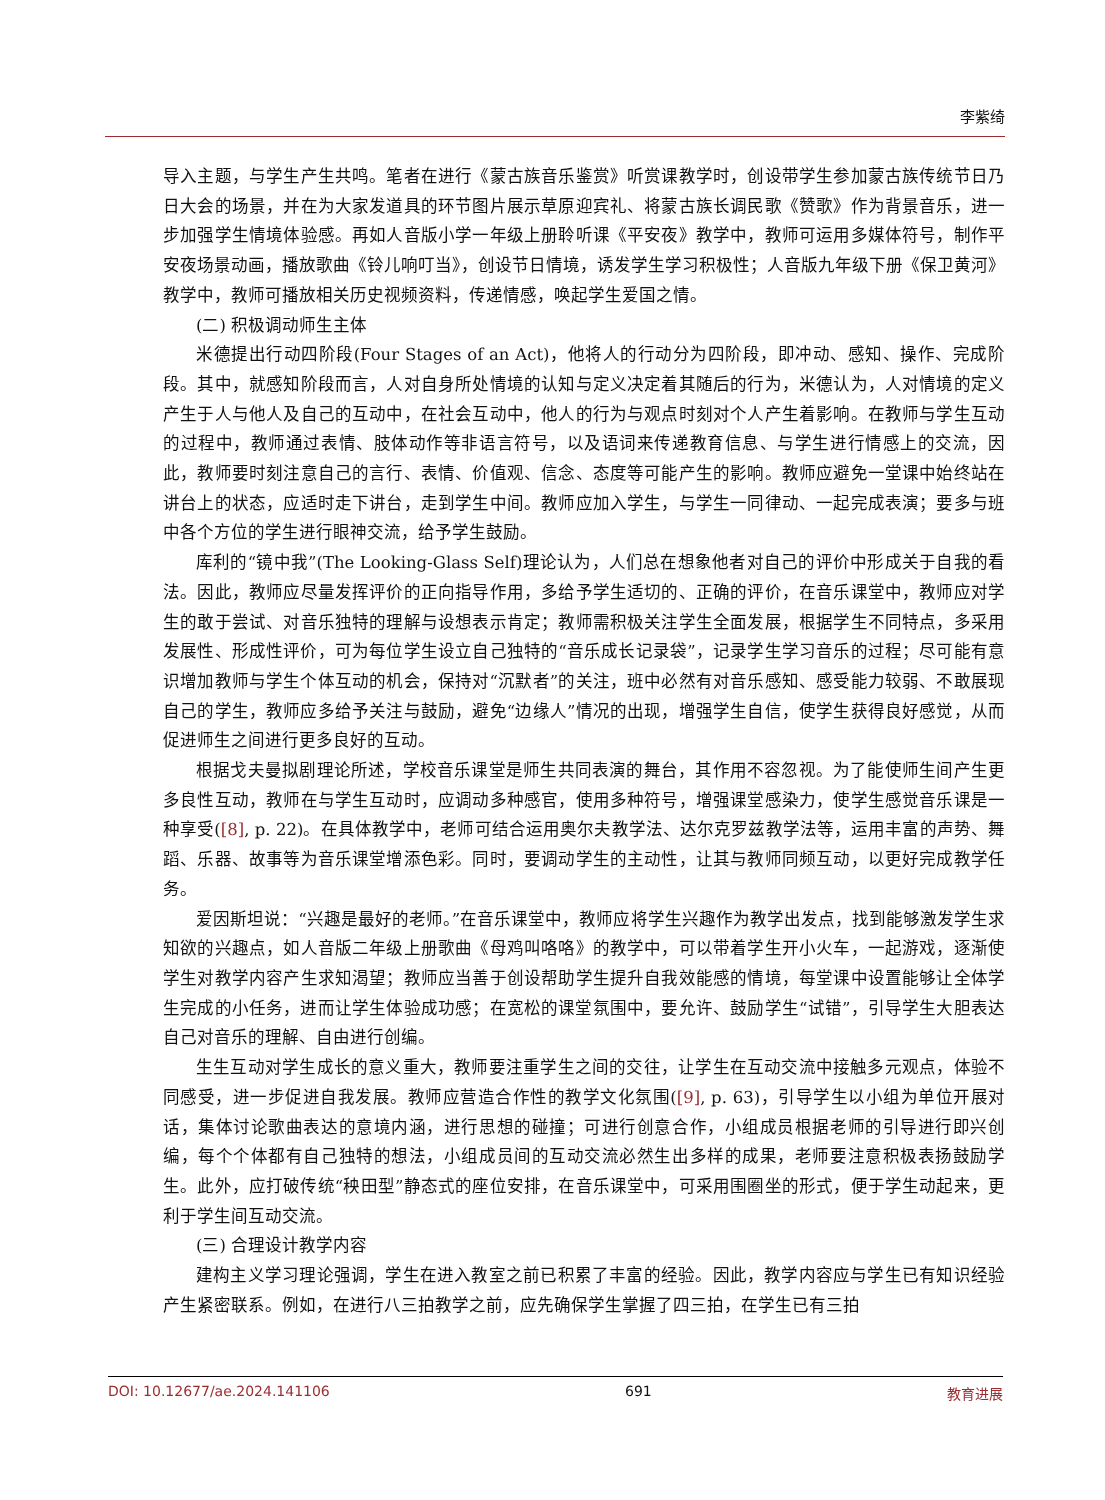李紫绮
导入主题，与学生产生共鸣。笔者在进行《蒙古族音乐鉴赏》听赏课教学时，创设带学生参加蒙古族传统节日乃日大会的场景，并在为大家发道具的环节图片展示草原迎宾礼、将蒙古族长调民歌《赞歌》作为背景音乐，进一步加强学生情境体验感。再如人音版小学一年级上册聆听课《平安夜》教学中，教师可运用多媒体符号，制作平安夜场景动画，播放歌曲《铃儿响叮当》，创设节日情境，诱发学生学习积极性；人音版九年级下册《保卫黄河》教学中，教师可播放相关历史视频资料，传递情感，唤起学生爱国之情。
(二) 积极调动师生主体
米德提出行动四阶段(Four Stages of an Act)，他将人的行动分为四阶段，即冲动、感知、操作、完成阶段。其中，就感知阶段而言，人对自身所处情境的认知与定义决定着其随后的行为，米德认为，人对情境的定义产生于人与他人及自己的互动中，在社会互动中，他人的行为与观点时刻对个人产生着影响。在教师与学生互动的过程中，教师通过表情、肢体动作等非语言符号，以及语词来传递教育信息、与学生进行情感上的交流，因此，教师要时刻注意自己的言行、表情、价值观、信念、态度等可能产生的影响。教师应避免一堂课中始终站在讲台上的状态，应适时走下讲台，走到学生中间。教师应加入学生，与学生一同律动、一起完成表演；要多与班中各个方位的学生进行眼神交流，给予学生鼓励。
库利的“镜中我”(The Looking-Glass Self)理论认为，人们总在想象他者对自己的评价中形成关于自我的看法。因此，教师应尽量发挥评价的正向指导作用，多给予学生适切的、正确的评价，在音乐课堂中，教师应对学生的敢于尝试、对音乐独特的理解与设想表示肯定；教师需积极关注学生全面发展，根据学生不同特点，多采用发展性、形成性评价，可为每位学生设立自己独特的“音乐成长记录袋”，记录学生学习音乐的过程；尽可能有意识增加教师与学生个体互动的机会，保持对“沉默者”的关注，班中必然有对音乐感知、感受能力较弱、不敢展现自己的学生，教师应多给予关注与鼓励，避免“边缘人”情况的出现，增强学生自信，使学生获得良好感觉，从而促进师生之间进行更多良好的互动。
根据戈夫曼拟剧理论所述，学校音乐课堂是师生共同表演的舞台，其作用不容忽视。为了能使师生间产生更多良性互动，教师在与学生互动时，应调动多种感官，使用多种符号，增强课堂感染力，使学生感觉音乐课是一种享受([8], p. 22)。在具体教学中，老师可结合运用奥尔夫教学法、达尔克罗兹教学法等，运用丰富的声势、舞蹈、乐器、故事等为音乐课堂增添色彩。同时，要调动学生的主动性，让其与教师同频互动，以更好完成教学任务。
爱因斯坦说：“兴趣是最好的老师。”在音乐课堂中，教师应将学生兴趣作为教学出发点，找到能够激发学生求知欲的兴趣点，如人音版二年级上册歌曲《母鸡叫咯咯》的教学中，可以带着学生开小火车，一起游戏，逐渐使学生对教学内容产生求知渴望；教师应当善于创设帮助学生提升自我效能感的情境，每堂课中设置能够让全体学生完成的小任务，进而让学生体验成功感；在宽松的课堂氛围中，要允许、鼓励学生“试错”，引导学生大胆表达自己对音乐的理解、自由进行创编。
生生互动对学生成长的意义重大，教师要注重学生之间的交往，让学生在互动交流中接触多元观点，体验不同感受，进一步促进自我发展。教师应营造合作性的教学文化氛围([9], p. 63)，引导学生以小组为单位开展对话，集体讨论歌曲表达的意境内涵，进行思想的碰撞；可进行创意合作，小组成员根据老师的引导进行即兴创编，每个个体都有自己独特的想法，小组成员间的互动交流必然生出多样的成果，老师要注意积极表扬鼓励学生。此外，应打破传统“秧田型”静态式的座位安排，在音乐课堂中，可采用围圈坐的形式，便于学生动起来，更利于学生间互动交流。
(三) 合理设计教学内容
建构主义学习理论强调，学生在进入教室之前已积累了丰富的经验。因此，教学内容应与学生已有知识经验产生紧密联系。例如，在进行八三拍教学之前，应先确保学生掌握了四三拍，在学生已有三拍
DOI: 10.12677/ae.2024.141106 691 教育进展